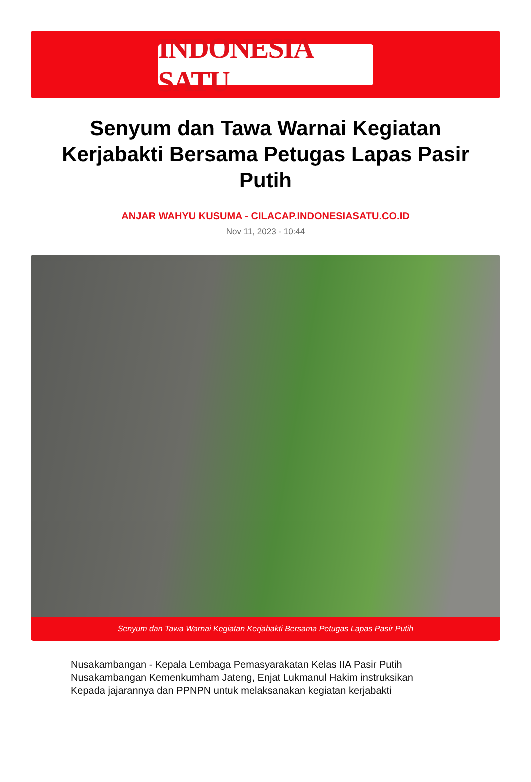INDONESIA SATU
Senyum dan Tawa Warnai Kegiatan Kerjabakti Bersama Petugas Lapas Pasir Putih
ANJAR WAHYU KUSUMA - CILACAP.INDONESIASATU.CO.ID
Nov 11, 2023 - 10:44
Senyum dan Tawa Warnai Kegiatan Kerjabakti Bersama Petugas Lapas Pasir Putih
Nusakambangan - Kepala Lembaga Pemasyarakatan Kelas IIA Pasir Putih Nusakambangan Kemenkumham Jateng, Enjat Lukmanul Hakim instruksikan Kepada jajarannya dan PPNPN untuk melaksanakan kegiatan kerjabakti